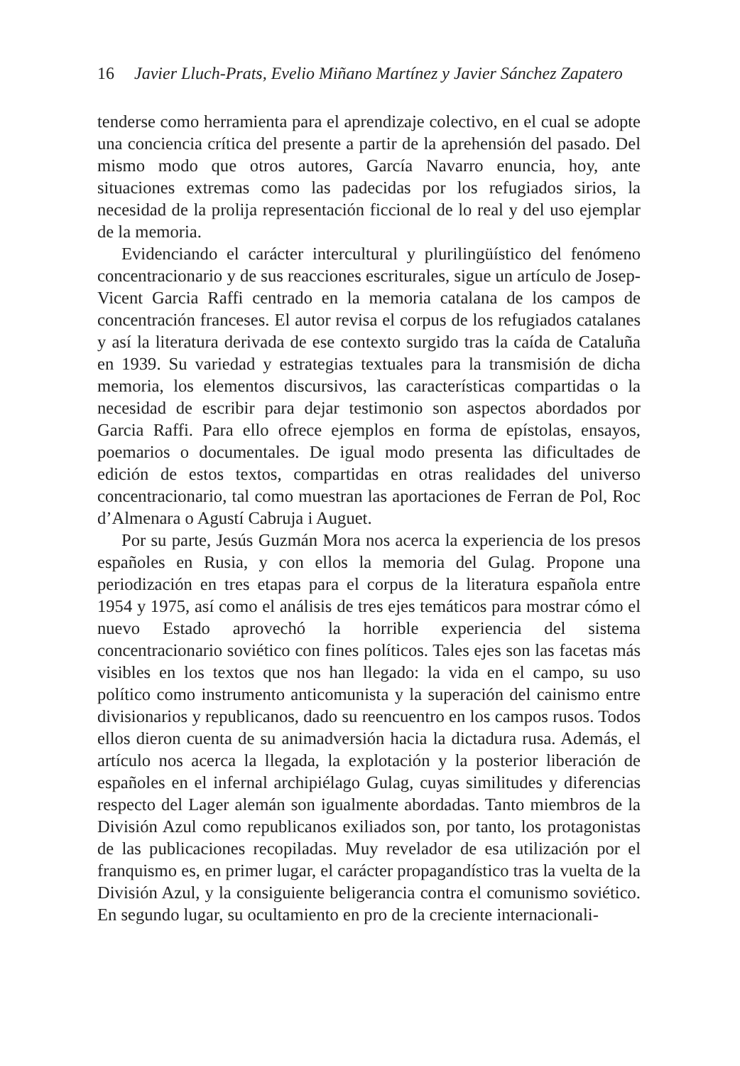16 Javier Lluch-Prats, Evelio Miñano Martínez y Javier Sánchez Zapatero
tenderse como herramienta para el aprendizaje colectivo, en el cual se adopte una conciencia crítica del presente a partir de la aprehensión del pasado. Del mismo modo que otros autores, García Navarro enuncia, hoy, ante situaciones extremas como las padecidas por los refugiados sirios, la necesidad de la prolija representación ficcional de lo real y del uso ejemplar de la memoria.
Evidenciando el carácter intercultural y plurilingüístico del fenómeno concentracionario y de sus reacciones escriturales, sigue un artículo de Josep-Vicent Garcia Raffi centrado en la memoria catalana de los campos de concentración franceses. El autor revisa el corpus de los refugiados catalanes y así la literatura derivada de ese contexto surgido tras la caída de Cataluña en 1939. Su variedad y estrategias textuales para la transmisión de dicha memoria, los elementos discursivos, las características compartidas o la necesidad de escribir para dejar testimonio son aspectos abordados por Garcia Raffi. Para ello ofrece ejemplos en forma de epístolas, ensayos, poemarios o documentales. De igual modo presenta las dificultades de edición de estos textos, compartidas en otras realidades del universo concentracionario, tal como muestran las aportaciones de Ferran de Pol, Roc d’Almenara o Agustí Cabruja i Auguet.
Por su parte, Jesús Guzmán Mora nos acerca la experiencia de los presos españoles en Rusia, y con ellos la memoria del Gulag. Propone una periodización en tres etapas para el corpus de la literatura española entre 1954 y 1975, así como el análisis de tres ejes temáticos para mostrar cómo el nuevo Estado aprovechó la horrible experiencia del sistema concentracionario soviético con fines políticos. Tales ejes son las facetas más visibles en los textos que nos han llegado: la vida en el campo, su uso político como instrumento anticomunista y la superación del cainismo entre divisionarios y republicanos, dado su reencuentro en los campos rusos. Todos ellos dieron cuenta de su animadversión hacia la dictadura rusa. Además, el artículo nos acerca la llegada, la explotación y la posterior liberación de españoles en el infernal archipiélago Gulag, cuyas similitudes y diferencias respecto del Lager alemán son igualmente abordadas. Tanto miembros de la División Azul como republicanos exiliados son, por tanto, los protagonistas de las publicaciones recopiladas. Muy revelador de esa utilización por el franquismo es, en primer lugar, el carácter propagandístico tras la vuelta de la División Azul, y la consiguiente beligerancia contra el comunismo soviético. En segundo lugar, su ocultamiento en pro de la creciente internacionali-